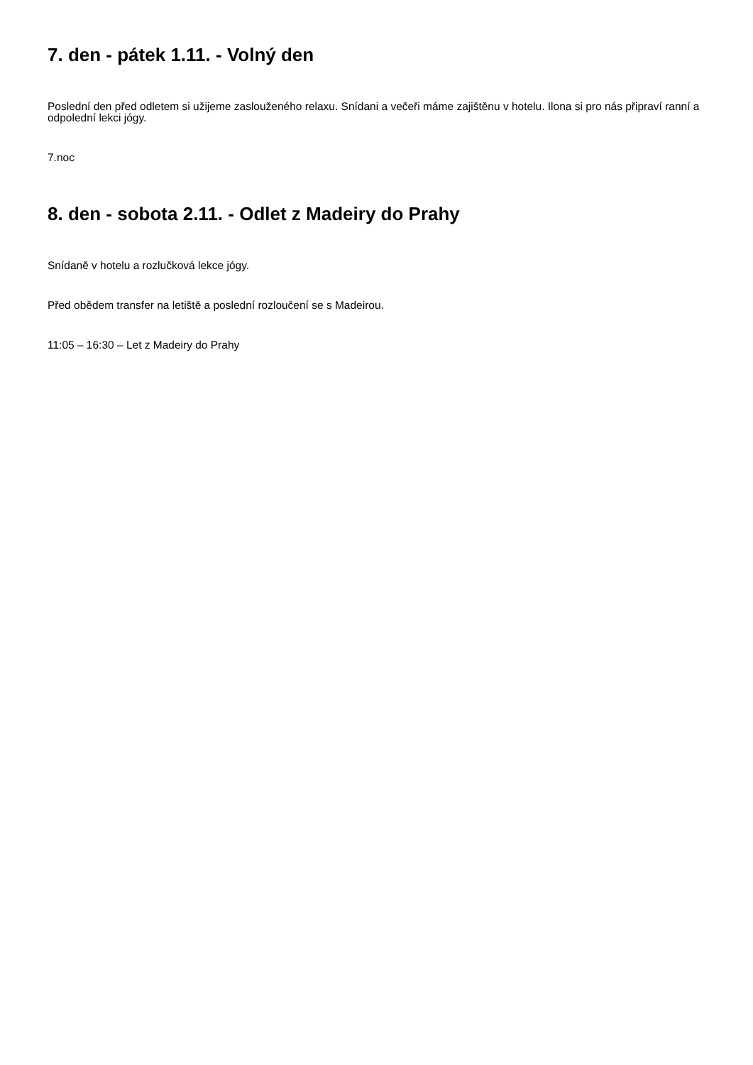7. den - pátek 1.11. - Volný den
Poslední den před odletem si užijeme zaslouženého relaxu. Snídani a večeři máme zajištěnu v hotelu. Ilona si pro nás připraví ranní a odpolední lekci jógy.
7.noc
8. den - sobota 2.11. - Odlet z Madeiry do Prahy
Snídaně v hotelu a rozlučková lekce jógy.
Před obědem transfer na letiště a poslední rozloučení se s Madeirou.
11:05 – 16:30 – Let z Madeiry do Prahy